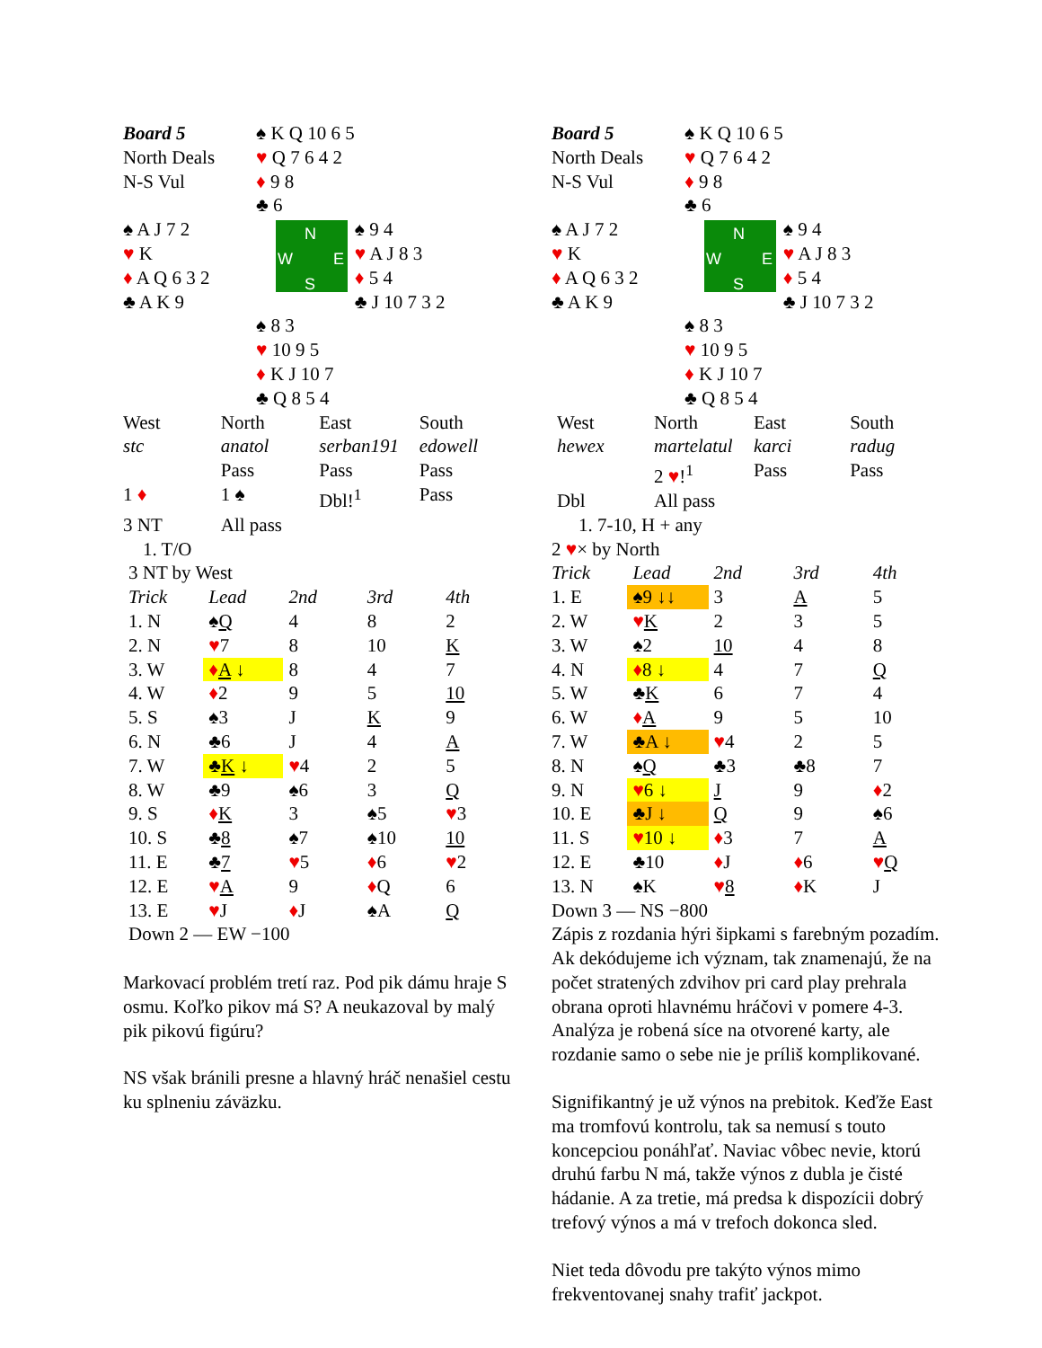| Board 5 | ♠ K Q 10 6 5 | |
| North Deals | ♥ Q 7 6 4 2 | |
| N-S Vul | ♦ 9 8 | |
| | ♣ 6 | |
| ♠ A J 7 2 ♥ K ♦ A Q 6 3 2 ♣ A K 9 | N W E S | ♠ 9 4 ♥ A J 8 3 ♦ 5 4 ♣ J 10 7 3 2 |
| | ♠ 8 3 ♥ 10 9 5 ♦ K J 10 7 ♣ Q 8 5 4 | |
| West | North | East | South |
| stc | anatol | serban191 | edowell |
| | Pass | Pass | Pass |
| 1 ♦ | 1 ♠ | Dbl!<sup>1</sup> | Pass |
| 3 NT | All pass | | |
1. T/O
3 NT by West
| Trick | Lead | 2nd | 3rd | 4th |
| 1. N | ♠ Q | 4 | 8 | 2 |
| 2. N | ♥ 7 | 8 | 10 | K |
| 3. W | ♦ A ↓ | 8 | 4 | 7 |
| 4. W | ♦ 2 | 9 | 5 | 10 |
| 5. S | ♠3 | J | K | 9 |
| 6. N | ♣6 | J | 4 | A |
| 7. W | ♣ K ↓ | ♥ 4 | 2 | 5 |
| 8. W | ♣9 | ♠6 | 3 | Q |
| 9. S | ♦ K | 3 | ♠5 | ♥ 3 |
| 10. S | ♣ 8 | ♠7 | ♠10 | 10 |
| 11. E | ♣ 7 | ♥ 5 | ♦ 6 | ♥ 2 |
| 12. E | ♥ A | 9 | ♦ Q | 6 |
| 13. E | ♥ J | ♦ J | ♠A | Q |
Down 2 — EW −100
Markovací problém tretí raz. Pod pik dámu hraje S osmu. Koľko pikov má S? A neukazoval by malý pik pikovú figúru?
NS však bránili presne a hlavný hráč nenašiel cestu ku splneniu záväzku.
| Board 5 | ♠ K Q 10 6 5 | |
| North Deals | ♥ Q 7 6 4 2 | |
| N-S Vul | ♦ 9 8 | |
| | ♣ 6 | |
| ♠ A J 7 2 ♥ K ♦ A Q 6 3 2 ♣ A K 9 | N W E S | ♠ 9 4 ♥ A J 8 3 ♦ 5 4 ♣ J 10 7 3 2 |
| | ♠ 8 3 ♥ 10 9 5 ♦ K J 10 7 ♣ Q 8 5 4 | |
| West | North | East | South |
| hewex | martelatul | karci | radug |
| | 2 ♥ !<sup>1</sup> | Pass | Pass |
| Dbl | All pass | | |
1. 7-10, H + any
2 ♥× by North
| Trick | Lead | 2nd | 3rd | 4th |
| 1. E | ♠9 ↓↓ | 3 | A | 5 |
| 2. W | ♥ K | 2 | 3 | 5 |
| 3. W | ♠2 | 10 | 4 | 8 |
| 4. N | ♦ 8 ↓ | 4 | 7 | Q |
| 5. W | ♣ K | 6 | 7 | 4 |
| 6. W | ♦ A | 9 | 5 | 10 |
| 7. W | ♣A ↓ | ♥ 4 | 2 | 5 |
| 8. N | ♠ Q | ♣3 | ♣8 | 7 |
| 9. N | ♥ 6 ↓ | J | 9 | ♦ 2 |
| 10. E | ♣J ↓ | Q | 9 | ♠6 |
| 11. S | ♥ 10 ↓ | ♦ 3 | 7 | A |
| 12. E | ♣10 | ♦ J | ♦ 6 | ♥ Q |
| 13. N | ♠K | ♥ 8 | ♦ K | J |
Down 3 — NS −800
Zápis z rozdania hýri šipkami s farebným pozadím. Ak dekódujeme ich význam, tak znamenajú, že na počet stratených zdvihov pri card play prehrala obrana oproti hlavnému hráčovi v pomere 4-3. Analýza je robená síce na otvorené karty, ale rozdanie samo o sebe nie je príliš komplikované.
Signifikantný je už výnos na prebitok. Keďže East ma tromfovú kontrolu, tak sa nemusí s touto koncepciou ponáhľať. Naviac vôbec nevie, ktorú druhú farbu N má, takže výnos z dubla je čisté hádanie. A za tretie, má predsa k dispozícii dobrý trefový výnos a má v trefoch dokonca sled.
Niet teda dôvodu pre takýto výnos mimo frekventovanej snahy trafiť jackpot.